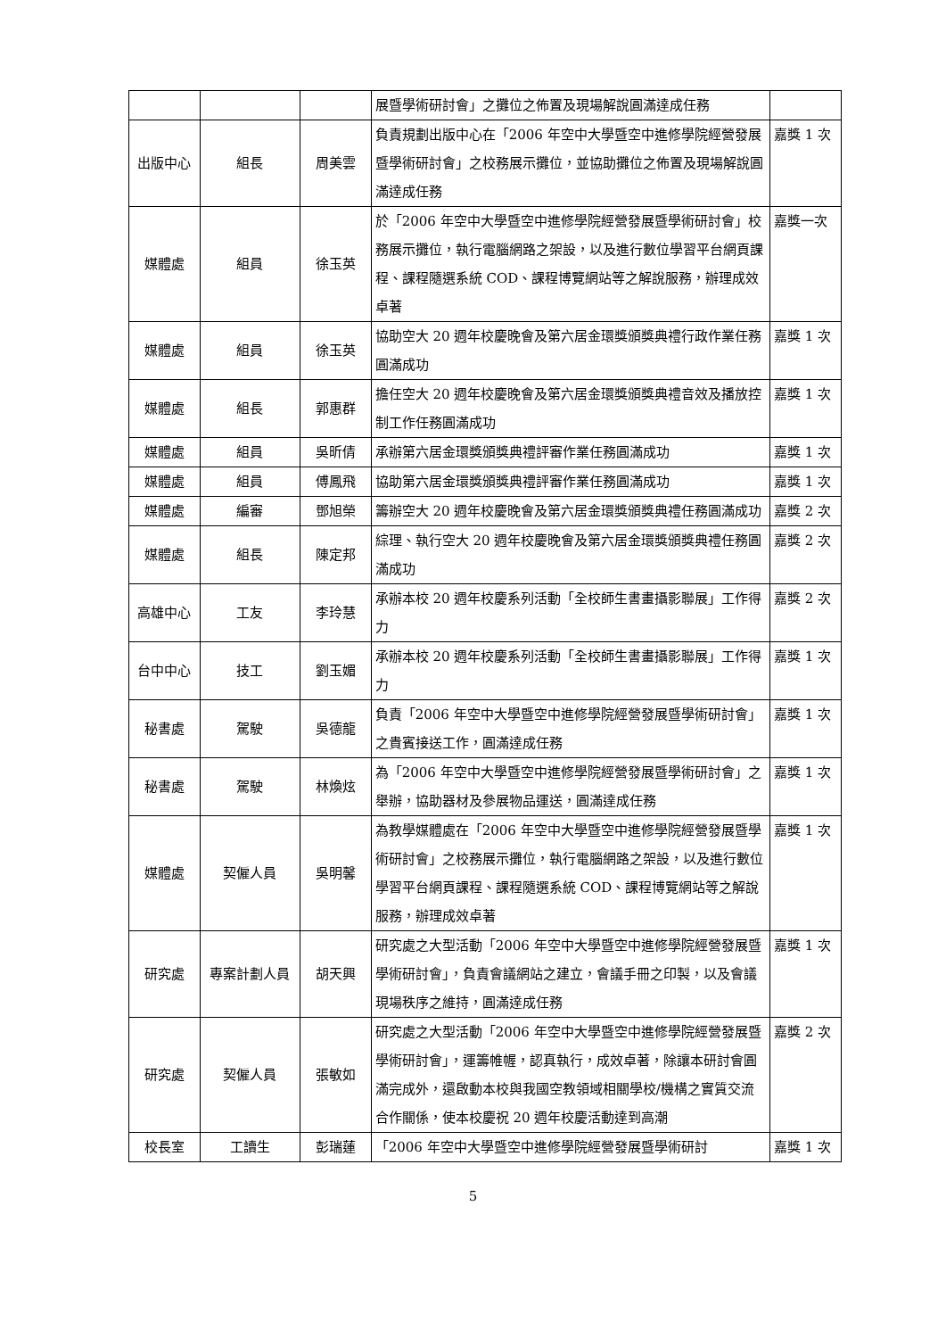| | | | 展暨學術研討會」之攤位之佈置及現場解說圓滿達成任務 | |
| 出版中心 | 組長 | 周美雲 | 負責規劃出版中心在「2006 年空中大學暨空中進修學院經營發展暨學術研討會」之校務展示攤位，並協助攤位之佈置及現場解說圓滿達成任務 | 嘉獎 1 次 |
| 媒體處 | 組員 | 徐玉英 | 於「2006 年空中大學暨空中進修學院經營發展暨學術研討會」校務展示攤位，執行電腦網路之架設，以及進行數位學習平台網頁課程、課程隨選系統 COD、課程博覽網站等之解說服務，辦理成效卓著 | 嘉獎一次 |
| 媒體處 | 組員 | 徐玉英 | 協助空大 20 週年校慶晚會及第六居金環獎頒獎典禮行政作業任務圓滿成功 | 嘉獎 1 次 |
| 媒體處 | 組長 | 郭惠群 | 擔任空大 20 週年校慶晚會及第六居金環獎頒獎典禮音效及播放控制工作任務圓滿成功 | 嘉獎 1 次 |
| 媒體處 | 組員 | 吳昕倩 | 承辦第六居金環獎頒獎典禮評審作業任務圓滿成功 | 嘉獎 1 次 |
| 媒體處 | 組員 | 傅鳳飛 | 協助第六居金環獎頒獎典禮評審作業任務圓滿成功 | 嘉獎 1 次 |
| 媒體處 | 編審 | 鄧旭榮 | 籌辦空大 20 週年校慶晚會及第六居金環獎頒獎典禮任務圓滿成功 | 嘉獎 2 次 |
| 媒體處 | 組長 | 陳定邦 | 綜理、執行空大 20 週年校慶晚會及第六居金環獎頒獎典禮任務圓滿成功 | 嘉獎 2 次 |
| 高雄中心 | 工友 | 李玲慧 | 承辦本校 20 週年校慶系列活動「全校師生書畫攝影聯展」工作得力 | 嘉獎 2 次 |
| 台中中心 | 技工 | 劉玉媚 | 承辦本校 20 週年校慶系列活動「全校師生書畫攝影聯展」工作得力 | 嘉獎 1 次 |
| 秘書處 | 駕駛 | 吳德龍 | 負責「2006 年空中大學暨空中進修學院經營發展暨學術研討會」之貴賓接送工作，圓滿達成任務 | 嘉獎 1 次 |
| 秘書處 | 駕駛 | 林煥炫 | 為「2006 年空中大學暨空中進修學院經營發展暨學術研討會」之舉辦，協助器材及參展物品運送，圓滿達成任務 | 嘉獎 1 次 |
| 媒體處 | 契僱人員 | 吳明馨 | 為教學媒體處在「2006 年空中大學暨空中進修學院經營發展暨學術研討會」之校務展示攤位，執行電腦網路之架設，以及進行數位學習平台網頁課程、課程隨選系統 COD、課程博覽網站等之解說服務，辦理成效卓著 | 嘉獎 1 次 |
| 研究處 | 專案計劃人員 | 胡天興 | 研究處之大型活動「2006 年空中大學暨空中進修學院經營發展暨學術研討會」，負責會議網站之建立，會議手冊之印製，以及會議現場秩序之維持，圓滿達成任務 | 嘉獎 1 次 |
| 研究處 | 契僱人員 | 張敏如 | 研究處之大型活動「2006 年空中大學暨空中進修學院經營發展暨學術研討會」，運籌帷幄，認真執行，成效卓著，除讓本研討會圓滿完成外，還啟動本校與我國空教領域相關學校/機構之實質交流合作關係，使本校慶祝 20 週年校慶活動達到高潮 | 嘉獎 2 次 |
| 校長室 | 工讀生 | 彭瑞蓮 | 「2006 年空中大學暨空中進修學院經營發展暨學術研討 | 嘉獎 1 次 |
5